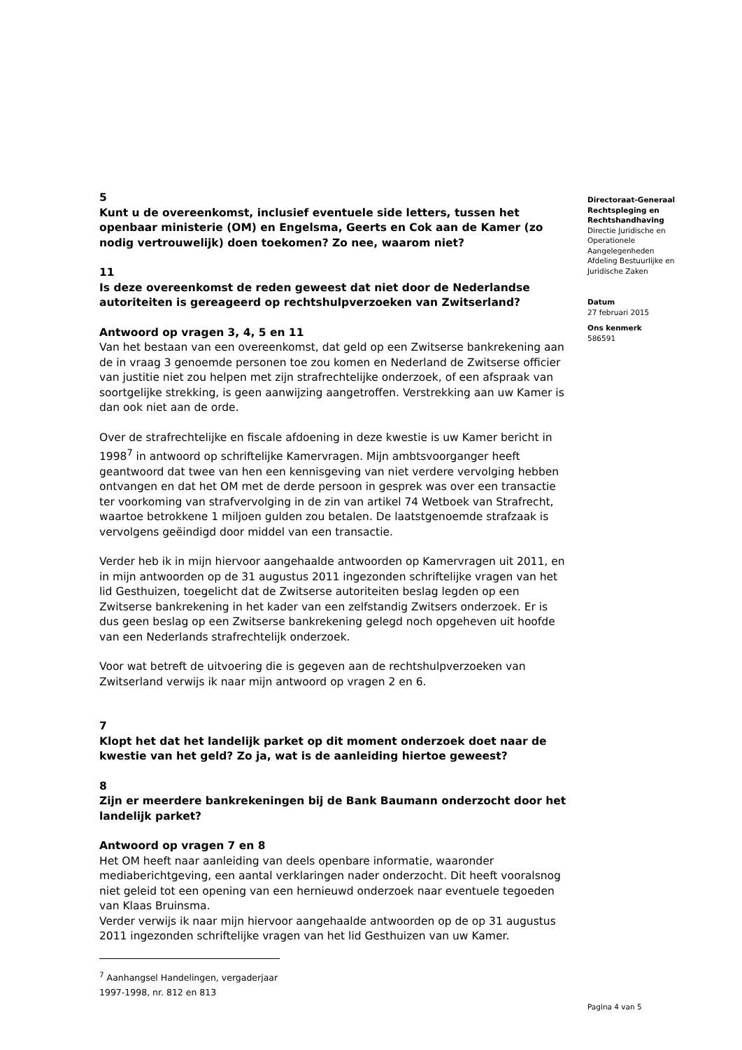5
Kunt u de overeenkomst, inclusief eventuele side letters, tussen het openbaar ministerie (OM) en Engelsma, Geerts en Cok aan de Kamer (zo nodig vertrouwelijk) doen toekomen? Zo nee, waarom niet?
11
Is deze overeenkomst de reden geweest dat niet door de Nederlandse autoriteiten is gereageerd op rechtshulpverzoeken van Zwitserland?
Antwoord op vragen 3, 4, 5 en 11
Van het bestaan van een overeenkomst, dat geld op een Zwitserse bankrekening aan de in vraag 3 genoemde personen toe zou komen en Nederland de Zwitserse officier van justitie niet zou helpen met zijn strafrechtelijke onderzoek, of een afspraak van soortgelijke strekking, is geen aanwijzing aangetroffen. Verstrekking aan uw Kamer is dan ook niet aan de orde.
Over de strafrechtelijke en fiscale afdoening in deze kwestie is uw Kamer bericht in 1998<sup>7</sup> in antwoord op schriftelijke Kamervragen. Mijn ambtsvoorganger heeft geantwoord dat twee van hen een kennisgeving van niet verdere vervolging hebben ontvangen en dat het OM met de derde persoon in gesprek was over een transactie ter voorkoming van strafvervolging in de zin van artikel 74 Wetboek van Strafrecht, waartoe betrokkene 1 miljoen gulden zou betalen. De laatstgenoemde strafzaak is vervolgens geëindigd door middel van een transactie.
Verder heb ik in mijn hiervoor aangehaalde antwoorden op Kamervragen uit 2011, en in mijn antwoorden op de 31 augustus 2011 ingezonden schriftelijke vragen van het lid Gesthuizen, toegelicht dat de Zwitserse autoriteiten beslag legden op een Zwitserse bankrekening in het kader van een zelfstandig Zwitsers onderzoek. Er is dus geen beslag op een Zwitserse bankrekening gelegd noch opgeheven uit hoofde van een Nederlands strafrechtelijk onderzoek.
Voor wat betreft de uitvoering die is gegeven aan de rechtshulpverzoeken van Zwitserland verwijs ik naar mijn antwoord op vragen 2 en 6.
7
Klopt het dat het landelijk parket op dit moment onderzoek doet naar de kwestie van het geld? Zo ja, wat is de aanleiding hiertoe geweest?
8
Zijn er meerdere bankrekeningen bij de Bank Baumann onderzocht door het landelijk parket?
Antwoord op vragen 7 en 8
Het OM heeft naar aanleiding van deels openbare informatie, waaronder mediaberichtgeving, een aantal verklaringen nader onderzocht. Dit heeft vooralsnog niet geleid tot een opening van een hernieuwd onderzoek naar eventuele tegoeden van Klaas Bruinsma.
Verder verwijs ik naar mijn hiervoor aangehaalde antwoorden op de op 31 augustus 2011 ingezonden schriftelijke vragen van het lid Gesthuizen van uw Kamer.
<sup>7</sup> Aanhangsel Handelingen, vergaderjaar 1997-1998, nr. 812 en 813
Directoraat-Generaal Rechtspleging en Rechtshandhaving
Directie Juridische en Operationele Aangelegenheden
Afdeling Bestuurlijke en Juridische Zaken
Datum
27 februari 2015
Ons kenmerk
586591
Pagina 4 van 5